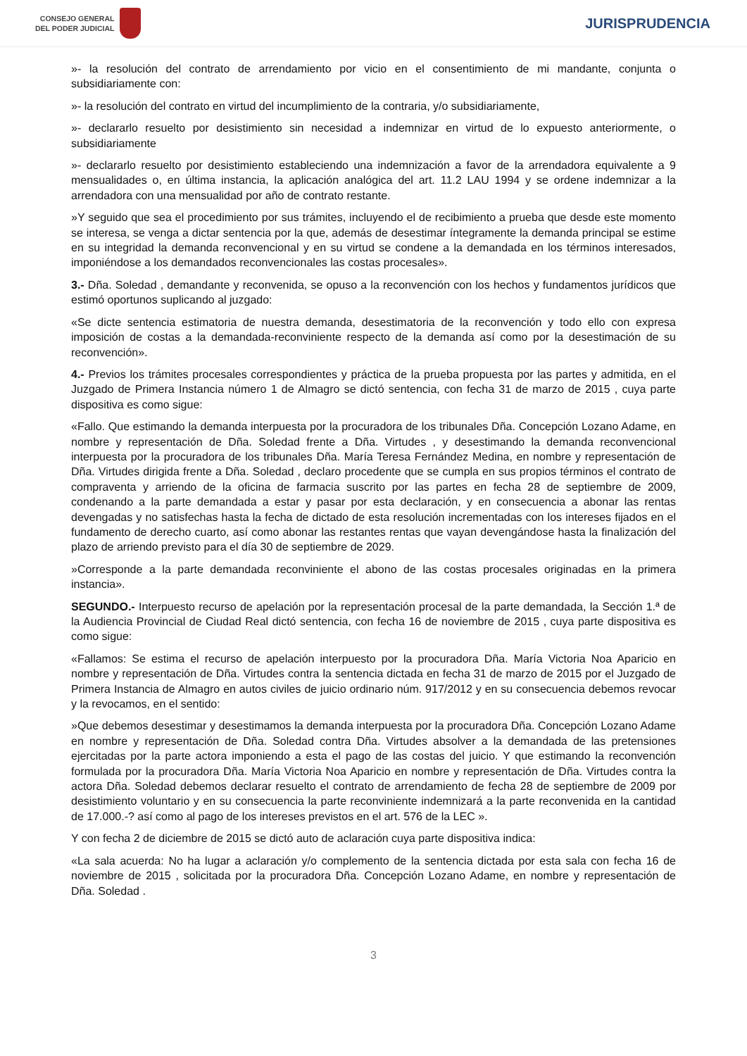CONSEJO GENERAL
DEL PODER JUDICIAL
JURISPRUDENCIA
»- la resolución del contrato de arrendamiento por vicio en el consentimiento de mi mandante, conjunta o subsidiariamente con:
»- la resolución del contrato en virtud del incumplimiento de la contraria, y/o subsidiariamente,
»- declararlo resuelto por desistimiento sin necesidad a indemnizar en virtud de lo expuesto anteriormente, o subsidiariamente
»- declararlo resuelto por desistimiento estableciendo una indemnización a favor de la arrendadora equivalente a 9 mensualidades o, en última instancia, la aplicación analógica del art. 11.2 LAU 1994 y se ordene indemnizar a la arrendadora con una mensualidad por año de contrato restante.
»Y seguido que sea el procedimiento por sus trámites, incluyendo el de recibimiento a prueba que desde este momento se interesa, se venga a dictar sentencia por la que, además de desestimar íntegramente la demanda principal se estime en su integridad la demanda reconvencional y en su virtud se condene a la demandada en los términos interesados, imponiéndose a los demandados reconvencionales las costas procesales».
3.- Dña. Soledad , demandante y reconvenida, se opuso a la reconvención con los hechos y fundamentos jurídicos que estimó oportunos suplicando al juzgado:
«Se dicte sentencia estimatoria de nuestra demanda, desestimatoria de la reconvención y todo ello con expresa imposición de costas a la demandada-reconviniente respecto de la demanda así como por la desestimación de su reconvención».
4.- Previos los trámites procesales correspondientes y práctica de la prueba propuesta por las partes y admitida, en el Juzgado de Primera Instancia número 1 de Almagro se dictó sentencia, con fecha 31 de marzo de 2015 , cuya parte dispositiva es como sigue:
«Fallo. Que estimando la demanda interpuesta por la procuradora de los tribunales Dña. Concepción Lozano Adame, en nombre y representación de Dña. Soledad frente a Dña. Virtudes , y desestimando la demanda reconvencional interpuesta por la procuradora de los tribunales Dña. María Teresa Fernández Medina, en nombre y representación de Dña. Virtudes dirigida frente a Dña. Soledad , declaro procedente que se cumpla en sus propios términos el contrato de compraventa y arriendo de la oficina de farmacia suscrito por las partes en fecha 28 de septiembre de 2009, condenando a la parte demandada a estar y pasar por esta declaración, y en consecuencia a abonar las rentas devengadas y no satisfechas hasta la fecha de dictado de esta resolución incrementadas con los intereses fijados en el fundamento de derecho cuarto, así como abonar las restantes rentas que vayan devengándose hasta la finalización del plazo de arriendo previsto para el día 30 de septiembre de 2029.
»Corresponde a la parte demandada reconviniente el abono de las costas procesales originadas en la primera instancia».
SEGUNDO.- Interpuesto recurso de apelación por la representación procesal de la parte demandada, la Sección 1.ª de la Audiencia Provincial de Ciudad Real dictó sentencia, con fecha 16 de noviembre de 2015 , cuya parte dispositiva es como sigue:
«Fallamos: Se estima el recurso de apelación interpuesto por la procuradora Dña. María Victoria Noa Aparicio en nombre y representación de Dña. Virtudes contra la sentencia dictada en fecha 31 de marzo de 2015 por el Juzgado de Primera Instancia de Almagro en autos civiles de juicio ordinario núm. 917/2012 y en su consecuencia debemos revocar y la revocamos, en el sentido:
»Que debemos desestimar y desestimamos la demanda interpuesta por la procuradora Dña. Concepción Lozano Adame en nombre y representación de Dña. Soledad contra Dña. Virtudes absolver a la demandada de las pretensiones ejercitadas por la parte actora imponiendo a esta el pago de las costas del juicio. Y que estimando la reconvención formulada por la procuradora Dña. María Victoria Noa Aparicio en nombre y representación de Dña. Virtudes contra la actora Dña. Soledad debemos declarar resuelto el contrato de arrendamiento de fecha 28 de septiembre de 2009 por desistimiento voluntario y en su consecuencia la parte reconviniente indemnizará a la parte reconvenida en la cantidad de 17.000.-? así como al pago de los intereses previstos en el art. 576 de la LEC ».
Y con fecha 2 de diciembre de 2015 se dictó auto de aclaración cuya parte dispositiva indica:
«La sala acuerda: No ha lugar a aclaración y/o complemento de la sentencia dictada por esta sala con fecha 16 de noviembre de 2015 , solicitada por la procuradora Dña. Concepción Lozano Adame, en nombre y representación de Dña. Soledad .
3